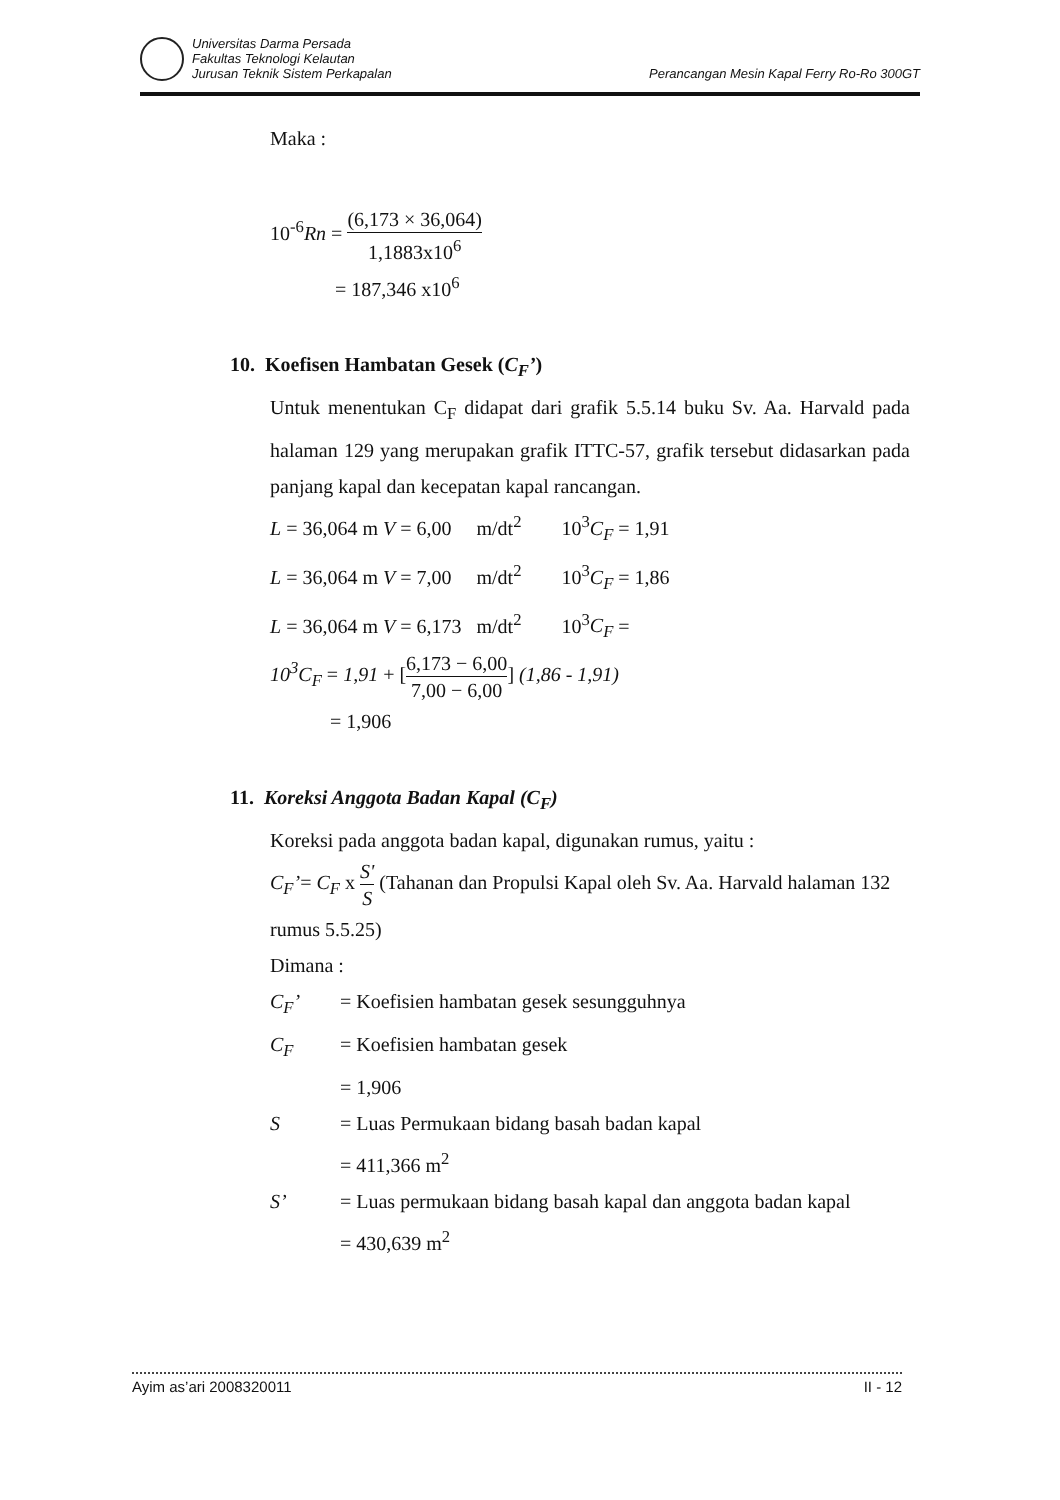Universitas Darma Persada
Fakultas Teknologi Kelautan
Jurusan Teknik Sistem Perkapalan
Perancangan Mesin Kapal Ferry Ro-Ro 300GT
Maka :
10<sup>-6</sup>Rn = (6,173 × 36,064) 1,1883x10<sup>6</sup>
= 187,346 x10<sup>6</sup>
10. Koefisen Hambatan Gesek (C<sub>F</sub>’)
Untuk menentukan C<sub>F</sub> didapat dari grafik 5.5.14 buku Sv. Aa. Harvald pada halaman 129 yang merupakan grafik ITTC-57, grafik tersebut didasarkan pada panjang kapal dan kecepatan kapal rancangan.
L = 36,064 m V = 6,00 m/dt<sup>2</sup> 10<sup>3</sup>C<sub>F</sub> = 1,91
L = 36,064 m V = 7,00 m/dt<sup>2</sup> 10<sup>3</sup>C<sub>F</sub> = 1,86
L = 36,064 m V = 6,173 m/dt<sup>2</sup> 10<sup>3</sup>C<sub>F</sub> =
10<sup>3</sup>C<sub>F</sub> = 1,91 + [6,173 − 6,00 7,00 − 6,00] (1,86 - 1,91)
= 1,906
11. Koreksi Anggota Badan Kapal (C<sub>F</sub>)
Koreksi pada anggota badan kapal, digunakan rumus, yaitu :
C<sub>F</sub>’= C<sub>F</sub> x S' S (Tahanan dan Propulsi Kapal oleh Sv. Aa. Harvald halaman 132 rumus 5.5.25)
Dimana :
C<sub>F</sub>’
= Koefisien hambatan gesek sesungguhnya
C<sub>F</sub>
= Koefisien hambatan gesek
= 1,906
S
= Luas Permukaan bidang basah badan kapal
= 411,366 m<sup>2</sup>
S’
= Luas permukaan bidang basah kapal dan anggota badan kapal
= 430,639 m<sup>2</sup>
Ayim as’ari 2008320011 II - 12